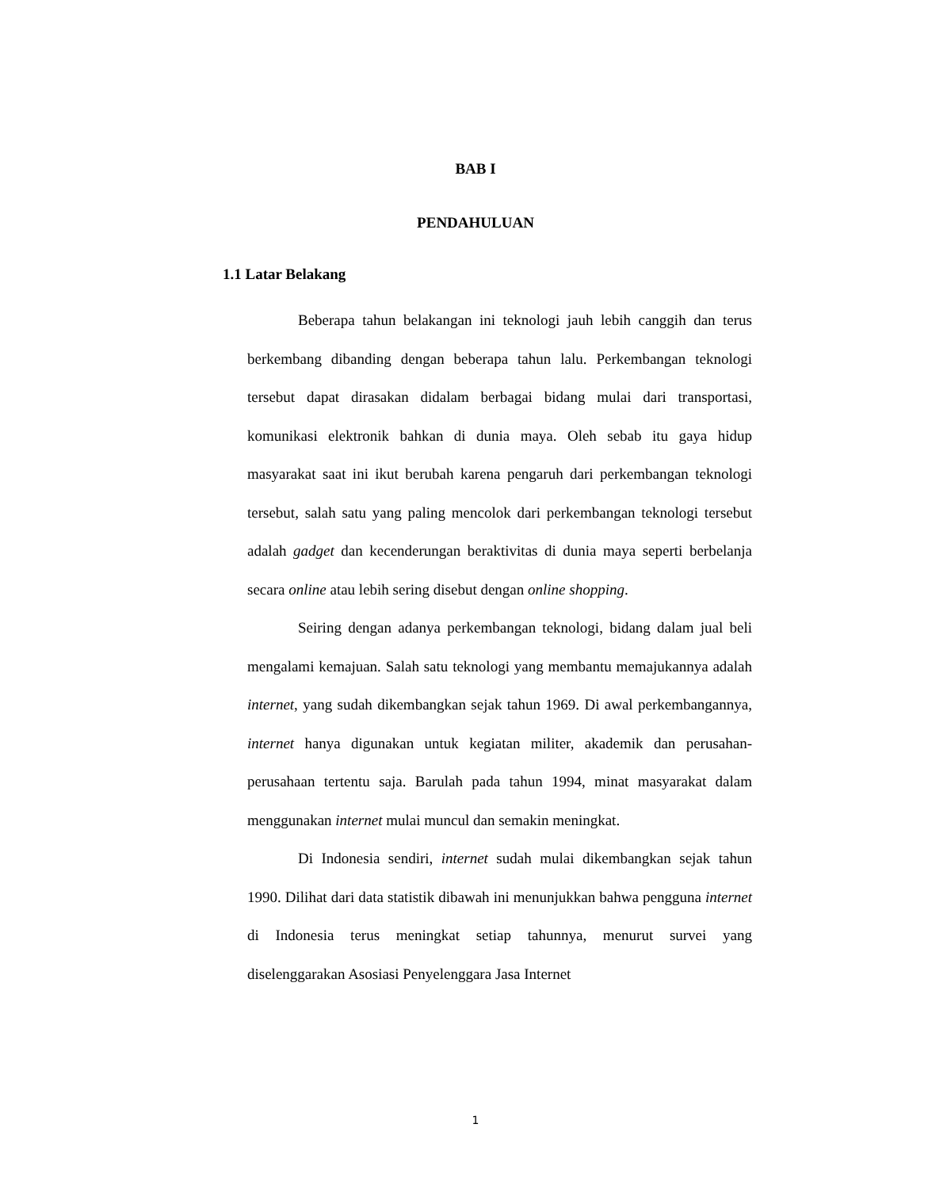BAB I
PENDAHULUAN
1.1 Latar Belakang
Beberapa tahun belakangan ini teknologi jauh lebih canggih dan terus berkembang dibanding dengan beberapa tahun lalu. Perkembangan teknologi tersebut dapat dirasakan didalam berbagai bidang mulai dari transportasi, komunikasi elektronik bahkan di dunia maya. Oleh sebab itu gaya hidup masyarakat saat ini ikut berubah karena pengaruh dari perkembangan teknologi tersebut, salah satu yang paling mencolok dari perkembangan teknologi tersebut adalah gadget dan kecenderungan beraktivitas di dunia maya seperti berbelanja secara online atau lebih sering disebut dengan online shopping.
Seiring dengan adanya perkembangan teknologi, bidang dalam jual beli mengalami kemajuan. Salah satu teknologi yang membantu memajukannya adalah internet, yang sudah dikembangkan sejak tahun 1969. Di awal perkembangannya, internet hanya digunakan untuk kegiatan militer, akademik dan perusahan-perusahaan tertentu saja. Barulah pada tahun 1994, minat masyarakat dalam menggunakan internet mulai muncul dan semakin meningkat.
Di Indonesia sendiri, internet sudah mulai dikembangkan sejak tahun 1990. Dilihat dari data statistik dibawah ini menunjukkan bahwa pengguna internet di Indonesia terus meningkat setiap tahunnya, menurut survei yang diselenggarakan Asosiasi Penyelenggara Jasa Internet
1